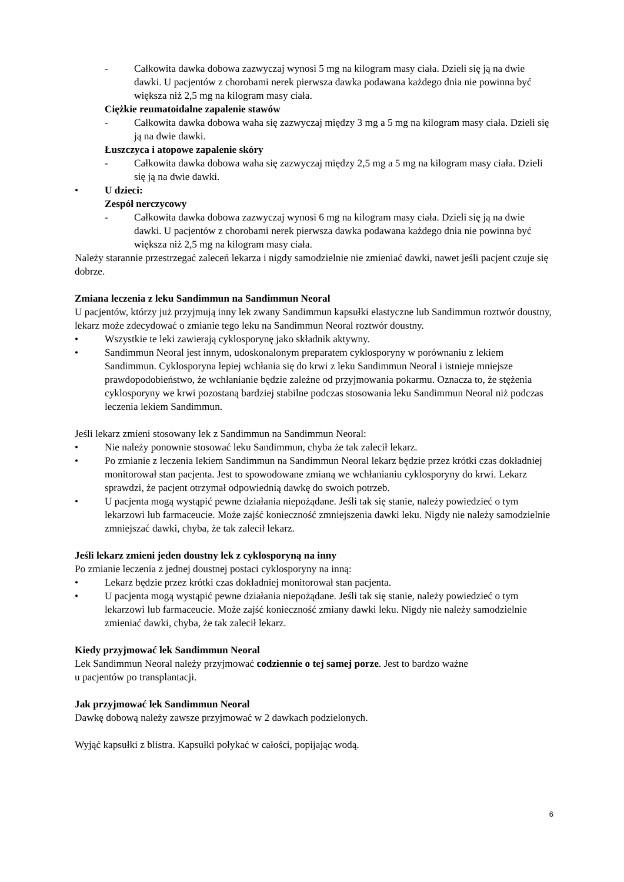- Całkowita dawka dobowa zazwyczaj wynosi 5 mg na kilogram masy ciała. Dzieli się ją na dwie dawki. U pacjentów z chorobami nerek pierwsza dawka podawana każdego dnia nie powinna być większa niż 2,5 mg na kilogram masy ciała.
Ciężkie reumatoidalne zapalenie stawów
- Całkowita dawka dobowa waha się zazwyczaj między 3 mg a 5 mg na kilogram masy ciała. Dzieli się ją na dwie dawki.
Łuszczyca i atopowe zapalenie skóry
- Całkowita dawka dobowa waha się zazwyczaj między 2,5 mg a 5 mg na kilogram masy ciała. Dzieli się ją na dwie dawki.
• U dzieci:
Zespół nerczycowy
- Całkowita dawka dobowa zazwyczaj wynosi 6 mg na kilogram masy ciała. Dzieli się ją na dwie dawki. U pacjentów z chorobami nerek pierwsza dawka podawana każdego dnia nie powinna być większa niż 2,5 mg na kilogram masy ciała.
Należy starannie przestrzegać zaleceń lekarza i nigdy samodzielnie nie zmieniać dawki, nawet jeśli pacjent czuje się dobrze.
Zmiana leczenia z leku Sandimmun na Sandimmun Neoral
U pacjentów, którzy już przyjmują inny lek zwany Sandimmun kapsułki elastyczne lub Sandimmun roztwór doustny, lekarz może zdecydować o zmianie tego leku na Sandimmun Neoral roztwór doustny.
• Wszystkie te leki zawierają cyklosporynę jako składnik aktywny.
• Sandimmun Neoral jest innym, udoskonalonym preparatem cyklosporyny w porównaniu z lekiem Sandimmun. Cyklosporyna lepiej wchłania się do krwi z leku Sandimmun Neoral i istnieje mniejsze prawdopodobieństwo, że wchłanianie będzie zależne od przyjmowania pokarmu. Oznacza to, że stężenia cyklosporyny we krwi pozostaną bardziej stabilne podczas stosowania leku Sandimmun Neoral niż podczas leczenia lekiem Sandimmun.
Jeśli lekarz zmieni stosowany lek z Sandimmun na Sandimmun Neoral:
• Nie należy ponownie stosować leku Sandimmun, chyba że tak zalecił lekarz.
• Po zmianie z leczenia lekiem Sandimmun na Sandimmun Neoral lekarz będzie przez krótki czas dokładniej monitorował stan pacjenta. Jest to spowodowane zmianą we wchłanianiu cyklosporyny do krwi. Lekarz sprawdzi, że pacjent otrzymał odpowiednią dawkę do swoich potrzeb.
• U pacjenta mogą wystąpić pewne działania niepożądane. Jeśli tak się stanie, należy powiedzieć o tym lekarzowi lub farmaceucie. Może zajść konieczność zmniejszenia dawki leku. Nigdy nie należy samodzielnie zmniejszać dawki, chyba, że tak zalecił lekarz.
Jeśli lekarz zmieni jeden doustny lek z cyklosporyną na inny
Po zmianie leczenia z jednej doustnej postaci cyklosporyny na inną:
• Lekarz będzie przez krótki czas dokładniej monitorował stan pacjenta.
• U pacjenta mogą wystąpić pewne działania niepożądane. Jeśli tak się stanie, należy powiedzieć o tym lekarzowi lub farmaceucie. Może zajść konieczność zmiany dawki leku. Nigdy nie należy samodzielnie zmieniać dawki, chyba, że tak zalecił lekarz.
Kiedy przyjmować lek Sandimmun Neoral
Lek Sandimmun Neoral należy przyjmować codziennie o tej samej porze. Jest to bardzo ważne
u pacjentów po transplantacji.
Jak przyjmować lek Sandimmun Neoral
Dawkę dobową należy zawsze przyjmować w 2 dawkach podzielonych.
Wyjąć kapsułki z blistra. Kapsułki połykać w całości, popijając wodą.
6